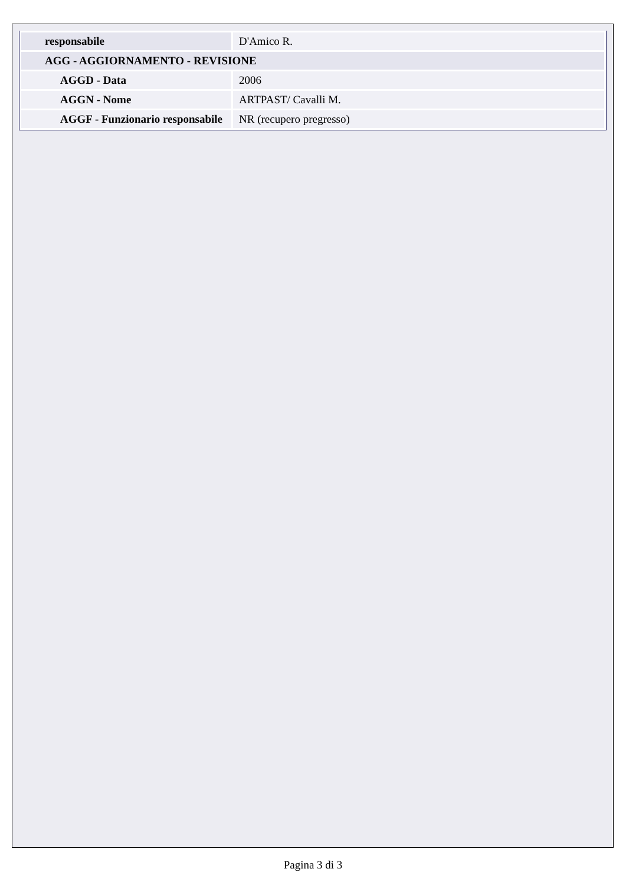| responsabile | D'Amico R. |
| AGG - AGGIORNAMENTO - REVISIONE | |
| AGGD - Data | 2006 |
| AGGN - Nome | ARTPAST/ Cavalli M. |
| AGGF - Funzionario responsabile | NR (recupero pregresso) |
Pagina 3 di 3